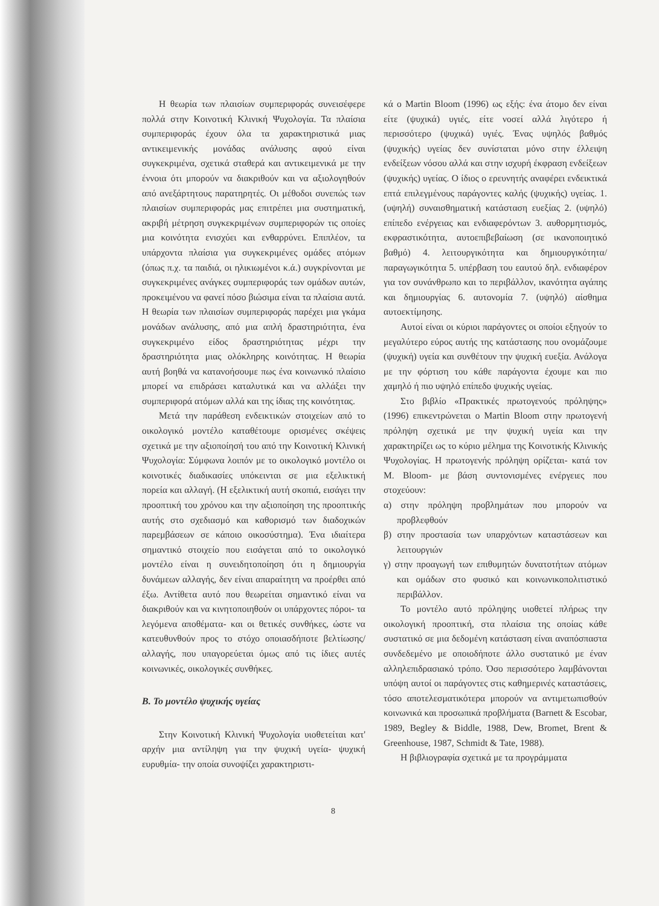Η θεωρία των πλαισίων συμπεριφοράς συνεισέφερε πολλά στην Κοινοτική Κλινική Ψυχολογία. Τα πλαίσια συμπεριφοράς έχουν όλα τα χαρακτηριστικά μιας αντικειμενικής μονάδας ανάλυσης αφού είναι συγκεκριμένα, σχετικά σταθερά και αντικειμενικά με την έννοια ότι μπορούν να διακριθούν και να αξιολογηθούν από ανεξάρτητους παρατηρητές. Οι μέθοδοι συνεπώς των πλαισίων συμπεριφοράς μας επιτρέπει μια συστηματική, ακριβή μέτρηση συγκεκριμένων συμπεριφορών τις οποίες μια κοινότητα ενισχύει και ενθαρρύνει. Επιπλέον, τα υπάρχοντα πλαίσια για συγκεκριμένες ομάδες ατόμων (όπως π.χ. τα παιδιά, οι ηλικιωμένοι κ.ά.) συγκρίνονται με συγκεκριμένες ανάγκες συμπεριφοράς των ομάδων αυτών, προκειμένου να φανεί πόσο βιώσιμα είναι τα πλαίσια αυτά. Η θεωρία των πλαισίων συμπεριφοράς παρέχει μια γκάμα μονάδων ανάλυσης, από μια απλή δραστηριότητα, ένα συγκεκριμένο είδος δραστηριότητας μέχρι την δραστηριότητα μιας ολόκληρης κοινότητας. Η θεωρία αυτή βοηθά να κατανοήσουμε πως ένα κοινωνικό πλαίσιο μπορεί να επιδράσει καταλυτικά και να αλλάξει την συμπεριφορά ατόμων αλλά και της ίδιας της κοινότητας.
Μετά την παράθεση ενδεικτικών στοιχείων από το οικολογικό μοντέλο καταθέτουμε ορισμένες σκέψεις σχετικά με την αξιοποίησή του από την Κοινοτική Κλινική Ψυχολογία: Σύμφωνα λοιπόν με το οικολογικό μοντέλο οι κοινοτικές διαδικασίες υπόκεινται σε μια εξελικτική πορεία και αλλαγή. (Η εξελικτική αυτή σκοπιά, εισάγει την προοπτική του χρόνου και την αξιοποίηση της προοπτικής αυτής στο σχεδιασμό και καθορισμό των διαδοχικών παρεμβάσεων σε κάποιο οικοσύστημα). Ένα ιδιαίτερα σημαντικό στοιχείο που εισάγεται από το οικολογικό μοντέλο είναι η συνειδητοποίηση ότι η δημιουργία δυνάμεων αλλαγής, δεν είναι απαραίτητη να προέρθει από έξω. Αντίθετα αυτό που θεωρείται σημαντικό είναι να διακριθούν και να κινητοποιηθούν οι υπάρχοντες πόροι- τα λεγόμενα αποθέματα- και οι θετικές συνθήκες, ώστε να κατευθυνθούν προς το στόχο οποιασδήποτε βελτίωσης/ αλλαγής, που υπαγορεύεται όμως από τις ίδιες αυτές κοινωνικές, οικολογικές συνθήκες.
Β. Το μοντέλο ψυχικής υγείας
Στην Κοινοτική Κλινική Ψυχολογία υιοθετείται κατ' αρχήν μια αντίληψη για την ψυχική υγεία- ψυχική ευρυθμία- την οποία συνοψίζει χαρακτηριστι-
κά ο Martin Bloom (1996) ως εξής: ένα άτομο δεν είναι είτε (ψυχικά) υγιές, είτε νοσεί αλλά λιγότερο ή περισσότερο (ψυχικά) υγιές. Ένας υψηλός βαθμός (ψυχικής) υγείας δεν συνίσταται μόνο στην έλλειψη ενδείξεων νόσου αλλά και στην ισχυρή έκφραση ενδείξεων (ψυχικής) υγείας. Ο ίδιος ο ερευνητής αναφέρει ενδεικτικά επτά επιλεγμένους παράγοντες καλής (ψυχικής) υγείας. 1. (υψηλή) συναισθηματική κατάσταση ευεξίας 2. (υψηλό) επίπεδο ενέργειας και ενδιαφερόντων 3. αυθορμητισμός, εκφραστικότητα, αυτοεπιβεβαίωση (σε ικανοποιητικό βαθμό) 4. λειτουργικότητα και δημιουργικότητα/ παραγωγικότητα 5. υπέρβαση του εαυτού δηλ. ενδιαφέρον για τον συνάνθρωπο και το περιβάλλον, ικανότητα αγάπης και δημιουργίας 6. αυτονομία 7. (υψηλό) αίσθημα αυτοεκτίμησης.
Αυτοί είναι οι κύριοι παράγοντες οι οποίοι εξηγούν το μεγαλύτερο εύρος αυτής της κατάστασης που ονομάζουμε (ψυχική) υγεία και συνθέτουν την ψυχική ευεξία. Ανάλογα με την φόρτιση του κάθε παράγοντα έχουμε και πιο χαμηλό ή πιο υψηλό επίπεδο ψυχικής υγείας.
Στο βιβλίο «Πρακτικές πρωτογενούς πρόληψης» (1996) επικεντρώνεται ο Martin Bloom στην πρωτογενή πρόληψη σχετικά με την ψυχική υγεία και την χαρακτηρίζει ως το κύριο μέλημα της Κοινοτικής Κλινικής Ψυχολογίας. Η πρωτογενής πρόληψη ορίζεται- κατά τον M. Bloom- με βάση συντονισμένες ενέργειες που στοχεύουν:
α) στην πρόληψη προβλημάτων που μπορούν να προβλεφθούν
β) στην προστασία των υπαρχόντων καταστάσεων και λειτουργιών
γ) στην προαγωγή των επιθυμητών δυνατοτήτων ατόμων και ομάδων στο φυσικό και κοινωνικοπολιτιστικό περιβάλλον.
Το μοντέλο αυτό πρόληψης υιοθετεί πλήρως την οικολογική προοπτική, στα πλαίσια της οποίας κάθε συστατικό σε μια δεδομένη κατάσταση είναι αναπόσπαστα συνδεδεμένο με οποιοδήποτε άλλο συστατικό με έναν αλληλεπιδρασιακό τρόπο. Όσο περισσότερο λαμβάνονται υπόψη αυτοί οι παράγοντες στις καθημερινές καταστάσεις, τόσο αποτελεσματικότερα μπορούν να αντιμετωπισθούν κοινωνικά και προσωπικά προβλήματα (Barnett & Escobar, 1989, Begley & Biddle, 1988, Dew, Bromet, Brent & Greenhouse, 1987, Schmidt & Tate, 1988).
Η βιβλιογραφία σχετικά με τα προγράμματα
8